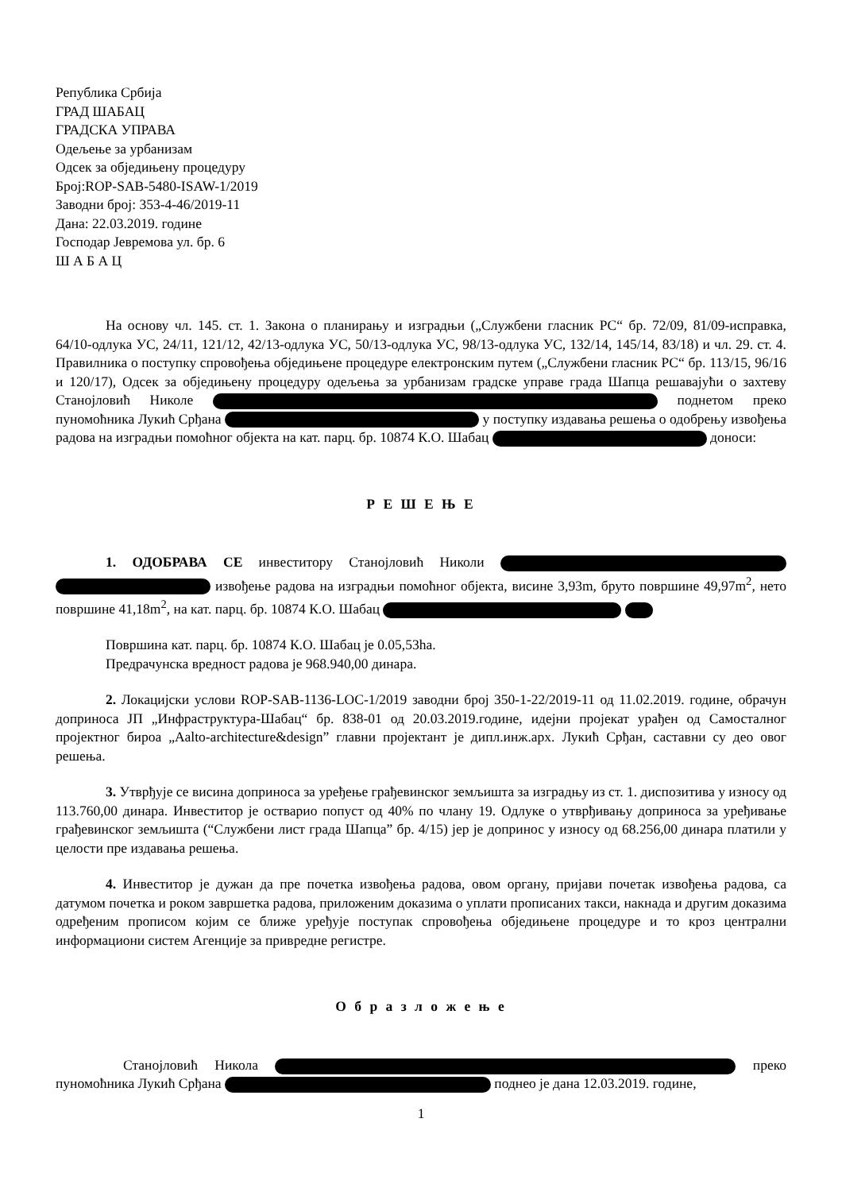Република Србија
ГРАД ШАБАЦ
ГРАДСКА УПРАВА
Одељење за урбанизам
Одсек за обједињену процедуру
Број:ROP-SAB-5480-ISAW-1/2019
Заводни број: 353-4-46/2019-11
Дана: 22.03.2019. године
Господар Јевремова ул. бр. 6
Ш А Б А Ц
На основу чл. 145. ст. 1. Закона о планирању и изградњи („Службени гласник РС“ бр. 72/09, 81/09-исправка, 64/10-одлука УС, 24/11, 121/12, 42/13-одлука УС, 50/13-одлука УС, 98/13-одлука УС, 132/14, 145/14, 83/18) и чл. 29. ст. 4. Правилника о поступку спровођења обједињене процедуре електронским путем („Службени гласник РС“ бр. 113/15, 96/16 и 120/17), Одсек за обједињену процедуру одељења за урбанизам градске управе града Шапца решавајући о захтеву Станојловић Николе поднетом преко пуномоћника Лукић Срђана у поступку издавања решења о одобрењу извођења радова на изградњи помоћног објекта на кат. парц. бр. 10874 К.О. Шабац доноси:
Р Е Ш Е Њ Е
1. ОДОБРАВА СЕ инвеститору Станојловић Николи извођење радова на изградњи помоћног објекта, висине 3,93m, бруто површине 49,97m<sup>2</sup>, нето површине 41,18m<sup>2</sup>, на кат. парц. бр. 10874 К.О. Шабац
Површина кат. парц. бр. 10874 К.О. Шабац је 0.05,53ha.
Предрачунска вредност радова је 968.940,00 динара.
2. Локацијски услови ROP-SAB-1136-LOC-1/2019 заводни број 350-1-22/2019-11 од 11.02.2019. године, обрачун доприноса ЈП „Инфраструктура-Шабац“ бр. 838-01 од 20.03.2019.године, идејни пројекат урађен од Самосталног пројектног бироа „Aalto-architecture&design” главни пројектант је дипл.инж.арх. Лукић Срђан, саставни су део овог решења.
3. Утврђује се висина доприноса за уређење грађевинског земљишта за изградњу из ст. 1. диспозитива у износу од 113.760,00 динара. Инвеститор је остварио попуст од 40% по члану 19. Одлуке о утврђивању доприноса за уређивање грађевинског земљишта (“Службени лист града Шапца” бр. 4/15) јер је допринос у износу од 68.256,00 динара платили у целости пре издавања решења.
4. Инвеститор је дужан да пре почетка извођења радова, овом органу, пријави почетак извођења радова, са датумом почетка и роком завршетка радова, приложеним доказима о уплати прописаних такси, накнада и другим доказима одређеним прописом којим се ближе уређује поступак спровођења обједињене процедуре и то кроз централни информациони систем Агенције за привредне регистре.
О б р а з л о ж е њ е
Станојловић Никола преко пуномоћника Лукић Срђана поднео је дана 12.03.2019. године,
1